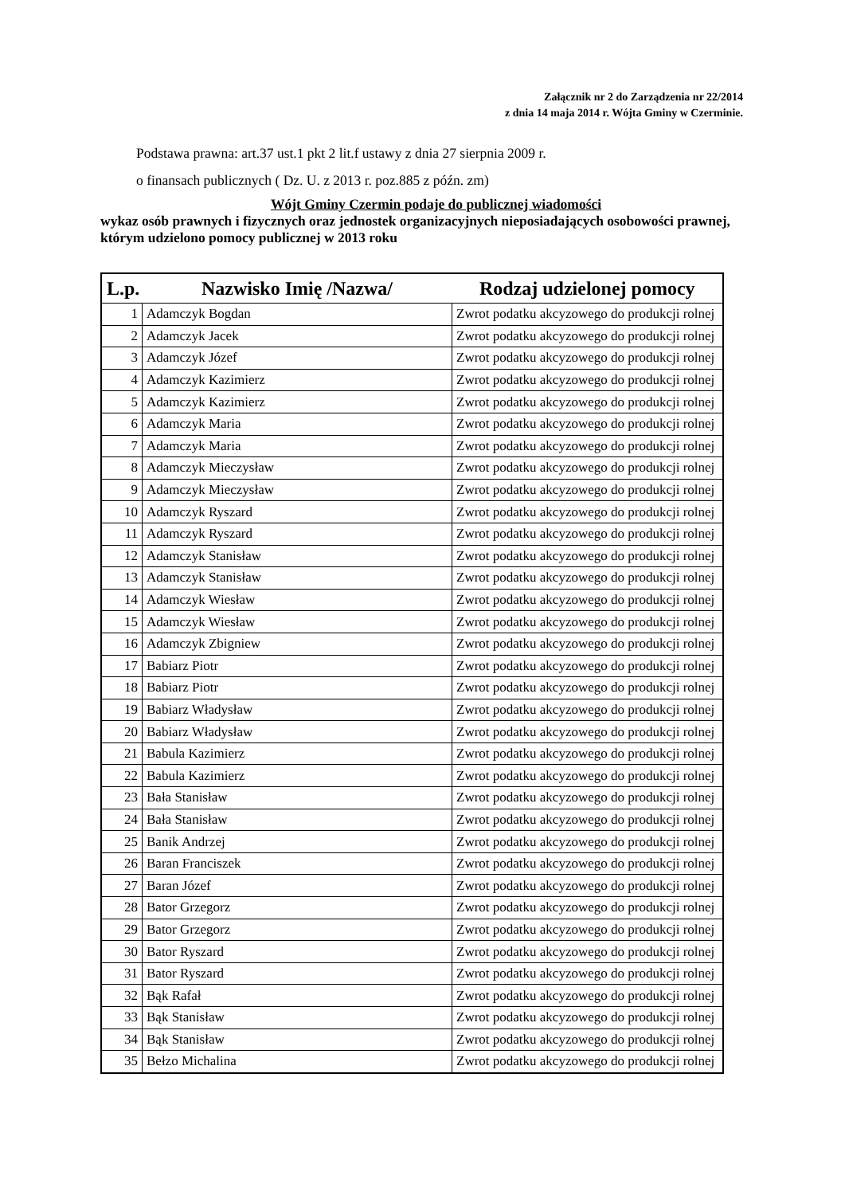Załącznik nr 2 do Zarządzenia nr 22/2014
z dnia 14 maja 2014 r. Wójta Gminy w Czerminie.
Podstawa prawna: art.37 ust.1 pkt 2 lit.f ustawy z dnia 27 sierpnia 2009 r.
o finansach publicznych ( Dz. U. z 2013 r. poz.885 z późn. zm)
Wójt Gminy Czermin podaje do publicznej wiadomości
wykaz osób prawnych i fizycznych oraz jednostek organizacyjnych nieposiadających osobowości prawnej, którym udzielono pomocy publicznej w 2013 roku
| L.p. | Nazwisko Imię /Nazwa/ | Rodzaj udzielonej pomocy |
| --- | --- | --- |
| 1 | Adamczyk Bogdan | Zwrot podatku akcyzowego do produkcji rolnej |
| 2 | Adamczyk Jacek | Zwrot podatku akcyzowego do produkcji rolnej |
| 3 | Adamczyk Józef | Zwrot podatku akcyzowego do produkcji rolnej |
| 4 | Adamczyk Kazimierz | Zwrot podatku akcyzowego do produkcji rolnej |
| 5 | Adamczyk Kazimierz | Zwrot podatku akcyzowego do produkcji rolnej |
| 6 | Adamczyk Maria | Zwrot podatku akcyzowego do produkcji rolnej |
| 7 | Adamczyk Maria | Zwrot podatku akcyzowego do produkcji rolnej |
| 8 | Adamczyk Mieczysław | Zwrot podatku akcyzowego do produkcji rolnej |
| 9 | Adamczyk Mieczysław | Zwrot podatku akcyzowego do produkcji rolnej |
| 10 | Adamczyk Ryszard | Zwrot podatku akcyzowego do produkcji rolnej |
| 11 | Adamczyk Ryszard | Zwrot podatku akcyzowego do produkcji rolnej |
| 12 | Adamczyk Stanisław | Zwrot podatku akcyzowego do produkcji rolnej |
| 13 | Adamczyk Stanisław | Zwrot podatku akcyzowego do produkcji rolnej |
| 14 | Adamczyk Wiesław | Zwrot podatku akcyzowego do produkcji rolnej |
| 15 | Adamczyk Wiesław | Zwrot podatku akcyzowego do produkcji rolnej |
| 16 | Adamczyk Zbigniew | Zwrot podatku akcyzowego do produkcji rolnej |
| 17 | Babiarz Piotr | Zwrot podatku akcyzowego do produkcji rolnej |
| 18 | Babiarz Piotr | Zwrot podatku akcyzowego do produkcji rolnej |
| 19 | Babiarz Władysław | Zwrot podatku akcyzowego do produkcji rolnej |
| 20 | Babiarz Władysław | Zwrot podatku akcyzowego do produkcji rolnej |
| 21 | Babula Kazimierz | Zwrot podatku akcyzowego do produkcji rolnej |
| 22 | Babula Kazimierz | Zwrot podatku akcyzowego do produkcji rolnej |
| 23 | Bała Stanisław | Zwrot podatku akcyzowego do produkcji rolnej |
| 24 | Bała Stanisław | Zwrot podatku akcyzowego do produkcji rolnej |
| 25 | Banik Andrzej | Zwrot podatku akcyzowego do produkcji rolnej |
| 26 | Baran Franciszek | Zwrot podatku akcyzowego do produkcji rolnej |
| 27 | Baran Józef | Zwrot podatku akcyzowego do produkcji rolnej |
| 28 | Bator Grzegorz | Zwrot podatku akcyzowego do produkcji rolnej |
| 29 | Bator Grzegorz | Zwrot podatku akcyzowego do produkcji rolnej |
| 30 | Bator Ryszard | Zwrot podatku akcyzowego do produkcji rolnej |
| 31 | Bator Ryszard | Zwrot podatku akcyzowego do produkcji rolnej |
| 32 | Bąk Rafał | Zwrot podatku akcyzowego do produkcji rolnej |
| 33 | Bąk Stanisław | Zwrot podatku akcyzowego do produkcji rolnej |
| 34 | Bąk Stanisław | Zwrot podatku akcyzowego do produkcji rolnej |
| 35 | Bełzo Michalina | Zwrot podatku akcyzowego do produkcji rolnej |